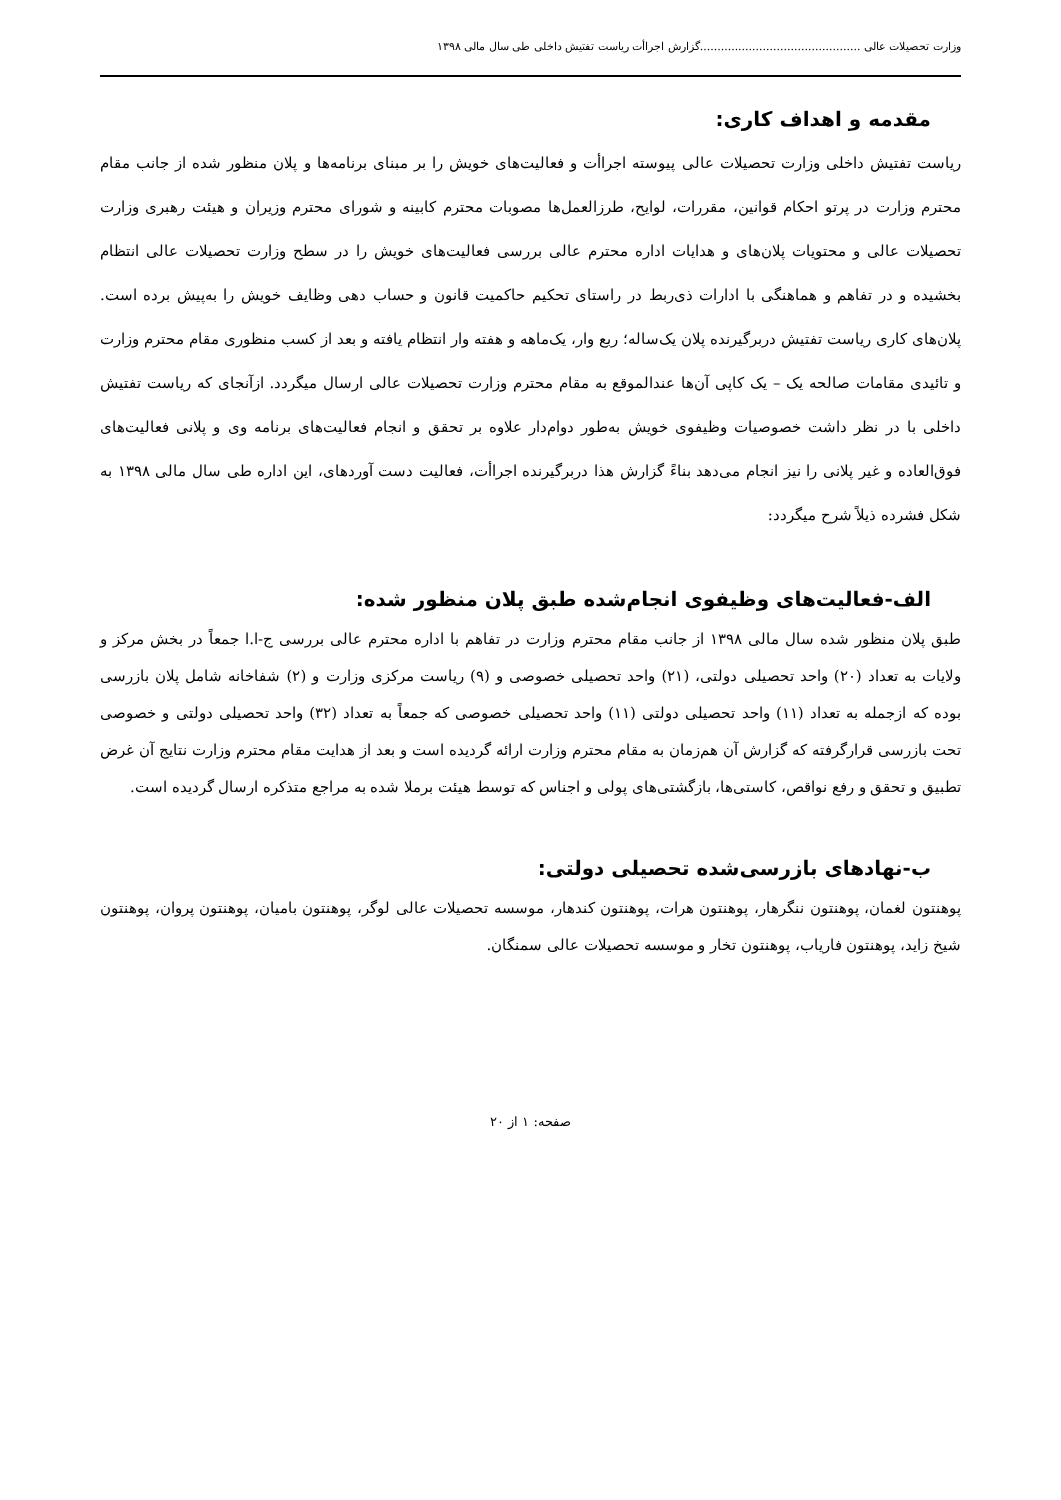وزارت تحصیلات عالی ..............................................گزارش اجراأت ریاست تفتیش داخلی طی سال مالی ۱۳۹۸
مقدمه و اهداف کاری:
ریاست تفتیش داخلی وزارت تحصیلات عالی پیوسته اجراأت و فعالیت‌های خویش را بر مبنای برنامه‌ها و پلان منظور شده از جانب مقام محترم وزارت در پرتو احکام قوانین، مقررات، لوایح، طرزالعمل‌ها مصوبات محترم کابینه و شورای محترم وزیران و هیئت رهبری وزارت تحصیلات عالی و محتویات پلان‌های و هدایات اداره محترم عالی بررسی فعالیت‌های خویش را در سطح وزارت تحصیلات عالی انتظام بخشیده و در تفاهم و هماهنگی با ادارات ذی‌ربط در راستای تحکیم حاکمیت قانون و حساب دهی وظایف خویش را به‌پیش برده است. پلان‌های کاری ریاست تفتیش دربرگیرنده پلان یک‌ساله؛ ربع وار، یک‌ماهه و هفته وار انتظام یافته و بعد از کسب منظوری مقام محترم وزارت و تائیدی مقامات صالحه یک – یک کاپی آن‌ها عندالموقع به مقام محترم وزارت تحصیلات عالی ارسال میگردد. ازآنجای که ریاست تفتیش داخلی با در نظر داشت خصوصیات وظیفوی خویش به‌طور دوام‌دار علاوه بر تحقق و انجام فعالیت‌های برنامه وی و پلانی فعالیت‌های فوق‌العاده و غیر پلانی را نیز انجام می‌دهد بناءً گزارش هذا دربرگیرنده اجراأت، فعالیت دست آوردهای، این اداره طی سال مالی ۱۳۹۸ به شکل فشرده ذیلاً شرح میگردد:
الف-فعالیت‌های وظیفوی انجام‌شده طبق پلان منظور شده:
طبق پلان منظور شده سال مالی ۱۳۹۸ از جانب مقام محترم وزارت در تفاهم با اداره محترم عالی بررسی ج-ا.ا جمعاً در بخش مرکز و ولایات به تعداد (۲۰) واحد تحصیلی دولتی، (۲۱) واحد تحصیلی خصوصی و (۹) ریاست مرکزی وزارت و (۲) شفاخانه شامل پلان بازرسی بوده که ازجمله به تعداد (۱۱) واحد تحصیلی دولتی (۱۱) واحد تحصیلی خصوصی که جمعاً به تعداد (۳۲) واحد تحصیلی دولتی و خصوصی تحت بازرسی قرارگرفته که گزارش آن هم‌زمان به مقام محترم وزارت ارائه گردیده است و بعد از هدایت مقام محترم وزارت نتایج آن غرض تطبیق و تحقق و رفع نواقص، کاستی‌ها، بازگشتی‌های پولی و اجناس که توسط هیئت برملا شده به مراجع متذکره ارسال گردیده است.
ب-نهادهای بازرسی‌شده تحصیلی دولتی:
پوهنتون لغمان، پوهنتون ننگرهار، پوهنتون هرات، پوهنتون کندهار، موسسه تحصیلات عالی لوگر، پوهنتون بامیان، پوهنتون پروان، پوهنتون شیخ زاید، پوهنتون فاریاب، پوهنتون تخار و موسسه تحصیلات عالی سمنگان.
صفحه: ۱ از ۲۰